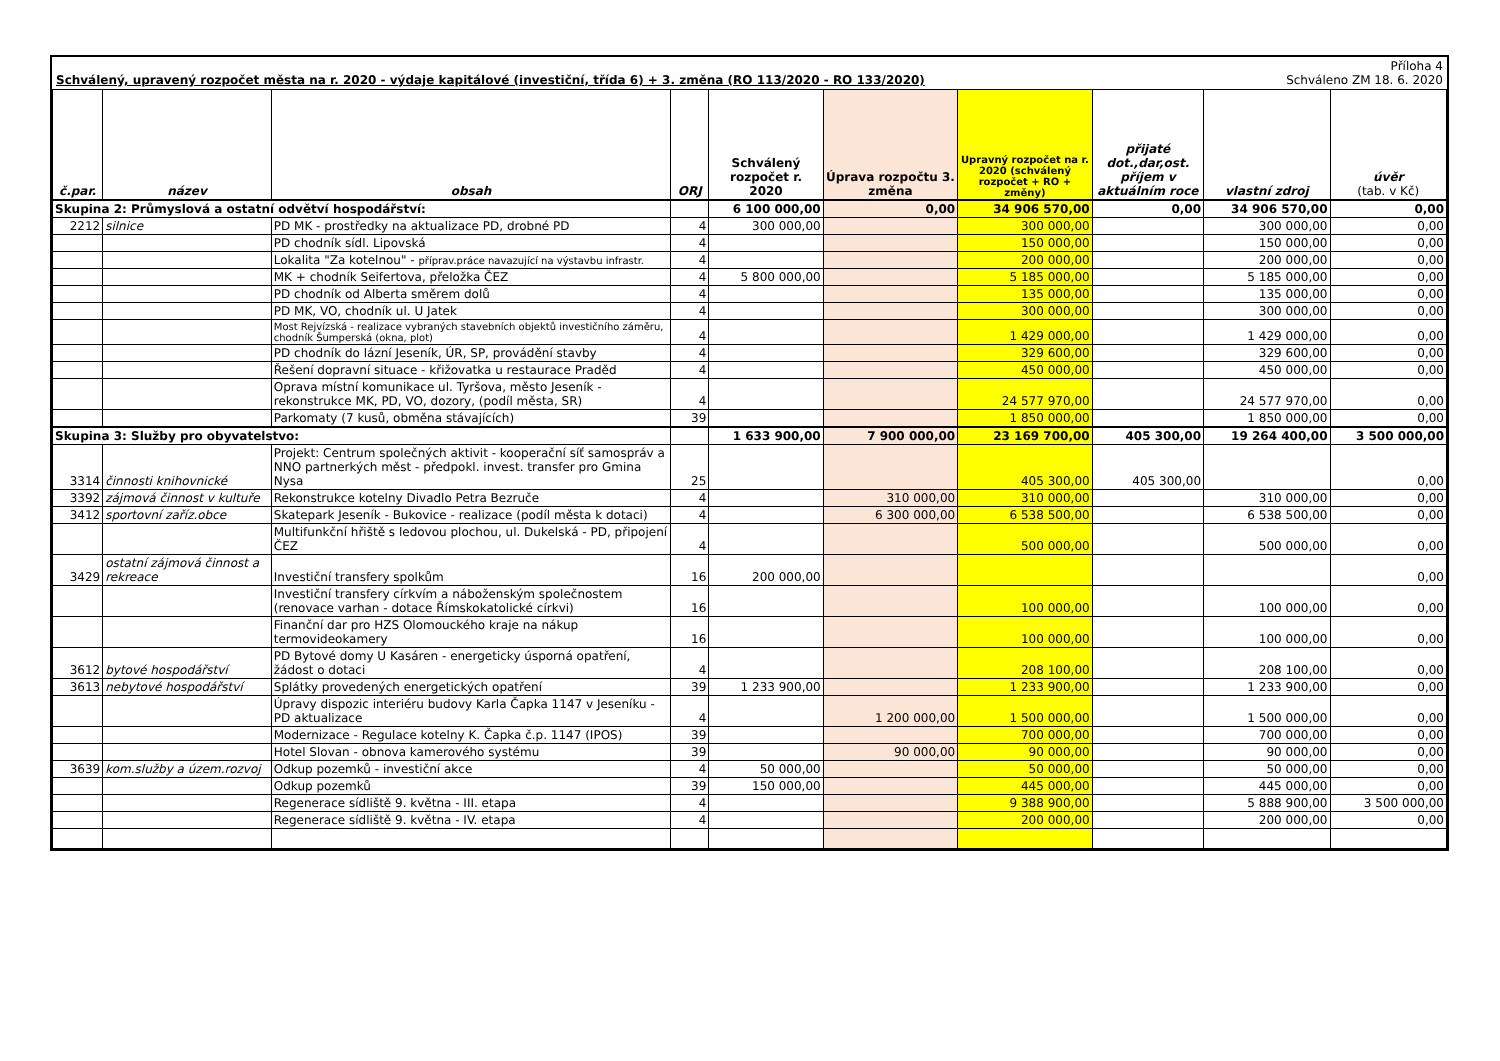Schválený, upravený rozpočet města na r. 2020 - výdaje kapitálové (investiční, třída 6) + 3. změna (RO 113/2020 - RO 133/2020) Příloha 4
Schváleno ZM 18. 6. 2020
| č.par. | název | obsah | ORJ | Schválený rozpočet r. 2020 | Úprava rozpočtu 3. změna | Upravný rozpočet na r. 2020 (schválený rozpočet + RO + změny) | přijaté dot.,dar,ost. příjem v aktuálním roce | vlastní zdroj | úvěr (tab. v Kč) |
| --- | --- | --- | --- | --- | --- | --- | --- | --- | --- |
| Skupina 2: Průmyslová a ostatní odvětví hospodářství: | | | | 6 100 000,00 | 0,00 | 34 906 570,00 | 0,00 | 34 906 570,00 | 0,00 |
| 2212 | silnice | PD MK - prostředky na aktualizace PD, drobné PD | 4 | 300 000,00 | | 300 000,00 | | 300 000,00 | 0,00 |
| | | PD chodník sídl. Lipovská | 4 | | | 150 000,00 | | 150 000,00 | 0,00 |
| | | Lokalita "Za kotelnou" - příprav.práce navazující na výstavbu infrastr. | 4 | | | 200 000,00 | | 200 000,00 | 0,00 |
| | | MK + chodník Seifertova, přeložka ČEZ | 4 | 5 800 000,00 | | 5 185 000,00 | | 5 185 000,00 | 0,00 |
| | | PD chodník od Alberta směrem dolů | 4 | | | 135 000,00 | | 135 000,00 | 0,00 |
| | | PD MK, VO, chodník ul. U Jatek | 4 | | | 300 000,00 | | 300 000,00 | 0,00 |
| | | Most Rejvízská - realizace vybraných stavebních objektů investičního záměru, chodník Šumperská (okna, plot) | 4 | | | 1 429 000,00 | | 1 429 000,00 | 0,00 |
| | | PD chodník do lázní Jeseník, ÚR, SP, provádění stavby | 4 | | | 329 600,00 | | 329 600,00 | 0,00 |
| | | Řešení dopravní situace - křižovatka u restaurace Praděd | 4 | | | 450 000,00 | | 450 000,00 | 0,00 |
| | | Oprava místní komunikace ul. Tyršova, město Jeseník - rekonstrukce MK, PD, VO, dozory, (podíl města, SR) | 4 | | | 24 577 970,00 | | 24 577 970,00 | 0,00 |
| | | Parkomaty (7 kusů, obměna stávajících) | 39 | | | 1 850 000,00 | | 1 850 000,00 | 0,00 |
| Skupina 3: Služby pro obyvatelstvo: | | | | 1 633 900,00 | 7 900 000,00 | 23 169 700,00 | 405 300,00 | 19 264 400,00 | 3 500 000,00 |
| 3314 | činnosti knihovnické | Projekt: Centrum společných aktivit - kooperační síť samospráv a NNO partnerkých měst - předpokl. invest. transfer pro Gmina Nysa | 25 | | | 405 300,00 | 405 300,00 | | 0,00 |
| 3392 | zájmová činnost v kultuře | Rekonstrukce kotelny Divadlo Petra Bezruče | 4 | | 310 000,00 | 310 000,00 | | 310 000,00 | 0,00 |
| 3412 | sportovní zaříz.obce | Skatepark Jeseník - Bukovice - realizace (podíl města k dotaci) | 4 | | 6 300 000,00 | 6 538 500,00 | | 6 538 500,00 | 0,00 |
| | | Multifunkční hřiště s ledovou plochou, ul. Dukelská - PD, připojení ČEZ | 4 | | | 500 000,00 | | 500 000,00 | 0,00 |
| 3429 | ostatní zájmová činnost a rekreace | Investiční transfery spolkům | 16 | 200 000,00 | | | | | 0,00 |
| | | Investiční transfery církvím a náboženským společnostem (renovace varhan - dotace Římskokatolické církvi) | 16 | | | 100 000,00 | | 100 000,00 | 0,00 |
| | | Finanční dar pro HZS Olomouckého kraje na nákup termovideokamery | 16 | | | 100 000,00 | | 100 000,00 | 0,00 |
| 3612 | bytové hospodářství | PD Bytové domy U Kasáren - energeticky úsporná opatření, žádost o dotaci | 4 | | | 208 100,00 | | 208 100,00 | 0,00 |
| 3613 | nebytové hospodářství | Splátky provedených energetických opatření | 39 | 1 233 900,00 | | 1 233 900,00 | | 1 233 900,00 | 0,00 |
| | | Úpravy dispozic interiéru budovy Karla Čapka 1147 v Jeseníku - PD aktualizace | 4 | | 1 200 000,00 | 1 500 000,00 | | 1 500 000,00 | 0,00 |
| | | Modernizace - Regulace kotelny K. Čapka č.p. 1147 (IPOS) | 39 | | | 700 000,00 | | 700 000,00 | 0,00 |
| | | Hotel Slovan - obnova kamerového systému | 39 | | 90 000,00 | 90 000,00 | | 90 000,00 | 0,00 |
| 3639 | kom.služby a územ.rozvoj | Odkup pozemků - investiční akce | 4 | 50 000,00 | | 50 000,00 | | 50 000,00 | 0,00 |
| | | Odkup pozemků | 39 | 150 000,00 | | 445 000,00 | | 445 000,00 | 0,00 |
| | | Regenerace sídliště 9. května - III. etapa | 4 | | | 9 388 900,00 | | 5 888 900,00 | 3 500 000,00 |
| | | Regenerace sídliště 9. května - IV. etapa | 4 | | | 200 000,00 | | 200 000,00 | 0,00 |